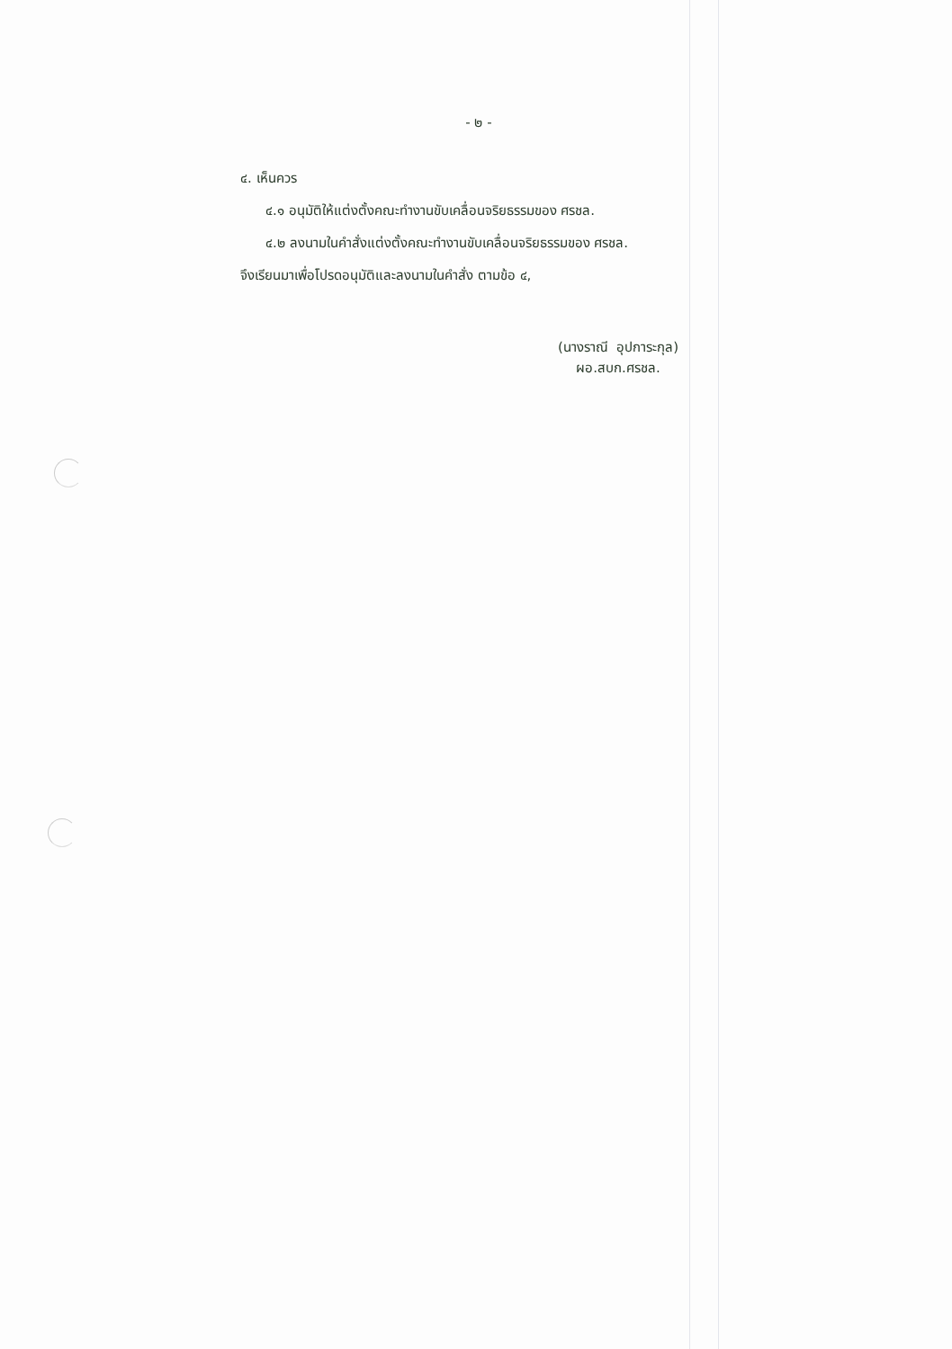- ๒ -
๔. เห็นควร
๔.๑ อนุมัติให้แต่งตั้งคณะทำงานขับเคลื่อนจริยธรรมของ ศรชล.
๔.๒ ลงนามในคำสั่งแต่งตั้งคณะทำงานขับเคลื่อนจริยธรรมของ ศรชล.
จึงเรียนมาเพื่อโปรดอนุมัติและลงนามในคำสั่ง ตามข้อ ๔,
(นางราณี อุปการะกุล)
ผอ.สบก.ศรชล.